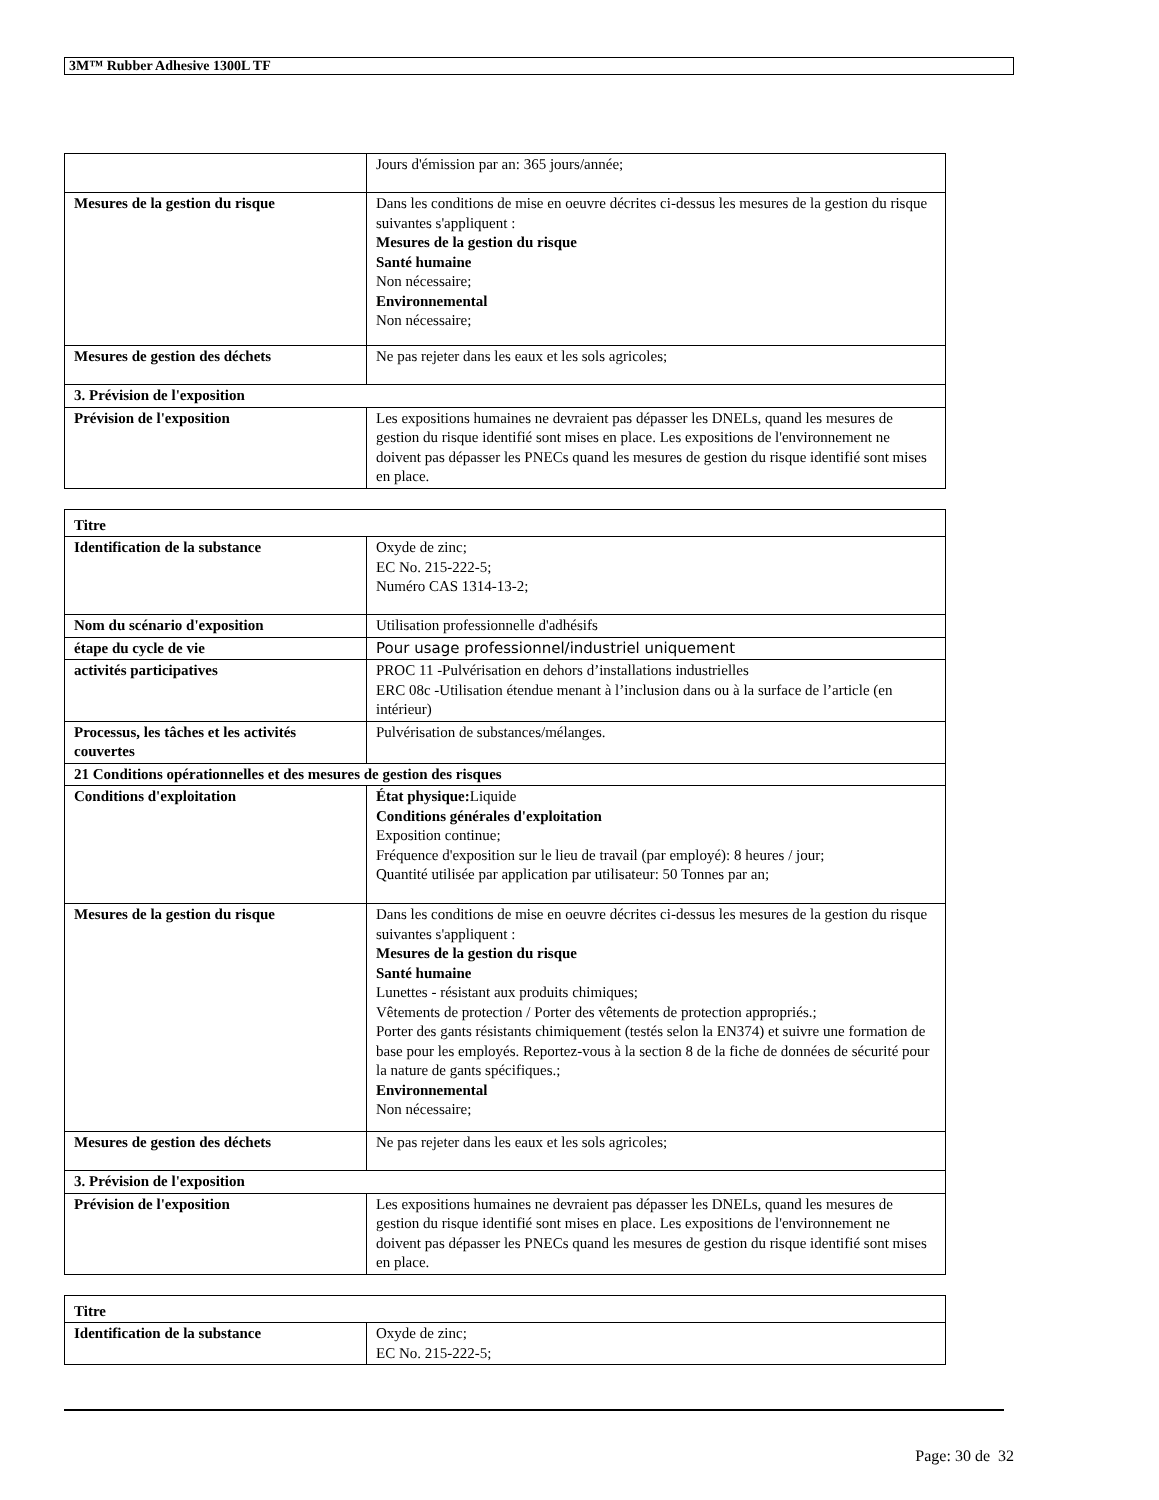3M™ Rubber Adhesive 1300L TF
| | Jours d'émission par an: 365 jours/année; |
| Mesures de la gestion du risque | Dans les conditions de mise en oeuvre décrites ci-dessus les mesures de la gestion du risque suivantes s'appliquent : Mesures de la gestion du risque Santé humaine Non nécessaire; Environnemental Non nécessaire; |
| Mesures de gestion des déchets | Ne pas rejeter dans les eaux et les sols agricoles; |
| 3. Prévision de l'exposition | |
| Prévision de l'exposition | Les expositions humaines ne devraient pas dépasser les DNELs, quand les mesures de gestion du risque identifié sont mises en place. Les expositions de l'environnement ne doivent pas dépasser les PNECs quand les mesures de gestion du risque identifié sont mises en place. |
| Titre | |
| Identification de la substance | Oxyde de zinc; EC No. 215-222-5; Numéro CAS 1314-13-2; |
| Nom du scénario d'exposition | Utilisation professionnelle d'adhésifs |
| étape du cycle de vie | Pour usage professionnel/industriel uniquement |
| activités participatives | PROC 11 -Pulvérisation en dehors d’installations industrielles ERC 08c -Utilisation étendue menant à l’inclusion dans ou à la surface de l’article (en intérieur) |
| Processus, les tâches et les activités couvertes | Pulvérisation de substances/mélanges. |
| 21 Conditions opérationnelles et des mesures de gestion des risques | |
| Conditions d'exploitation | État physique: Liquide Conditions générales d'exploitation Exposition continue; Fréquence d'exposition sur le lieu de travail (par employé): 8 heures / jour; Quantité utilisée par application par utilisateur: 50 Tonnes par an; |
| Mesures de la gestion du risque | Dans les conditions de mise en oeuvre décrites ci-dessus les mesures de la gestion du risque suivantes s'appliquent : Mesures de la gestion du risque Santé humaine Lunettes - résistant aux produits chimiques; Vêtements de protection / Porter des vêtements de protection appropriés.; Porter des gants résistants chimiquement (testés selon la EN374) et suivre une formation de base pour les employés. Reportez-vous à la section 8 de la fiche de données de sécurité pour la nature de gants spécifiques.; Environnemental Non nécessaire; |
| Mesures de gestion des déchets | Ne pas rejeter dans les eaux et les sols agricoles; |
| 3. Prévision de l'exposition | |
| Prévision de l'exposition | Les expositions humaines ne devraient pas dépasser les DNELs, quand les mesures de gestion du risque identifié sont mises en place. Les expositions de l'environnement ne doivent pas dépasser les PNECs quand les mesures de gestion du risque identifié sont mises en place. |
| Titre | |
| Identification de la substance | Oxyde de zinc; EC No. 215-222-5; |
Page: 30 de 32